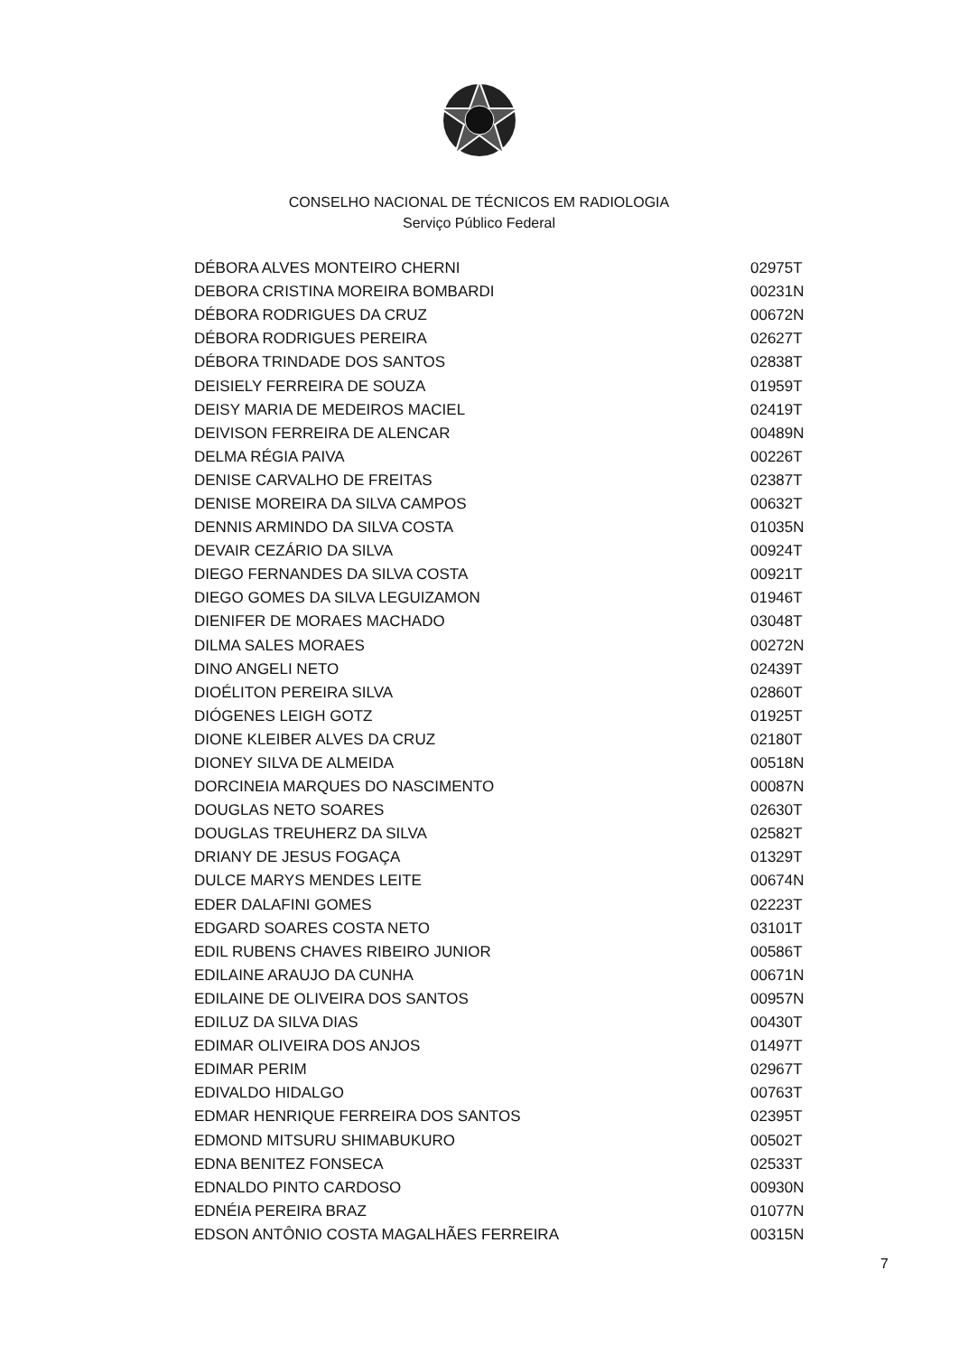CONSELHO NACIONAL DE TÉCNICOS EM RADIOLOGIA
Serviço Público Federal
| DÉBORA ALVES MONTEIRO CHERNI | 02975T |
| DEBORA CRISTINA MOREIRA BOMBARDI | 00231N |
| DÉBORA RODRIGUES DA CRUZ | 00672N |
| DÉBORA RODRIGUES PEREIRA | 02627T |
| DÉBORA TRINDADE DOS SANTOS | 02838T |
| DEISIELY FERREIRA DE SOUZA | 01959T |
| DEISY MARIA DE MEDEIROS MACIEL | 02419T |
| DEIVISON FERREIRA DE ALENCAR | 00489N |
| DELMA RÉGIA PAIVA | 00226T |
| DENISE CARVALHO DE FREITAS | 02387T |
| DENISE MOREIRA DA SILVA CAMPOS | 00632T |
| DENNIS ARMINDO DA SILVA COSTA | 01035N |
| DEVAIR CEZÁRIO DA SILVA | 00924T |
| DIEGO FERNANDES DA SILVA COSTA | 00921T |
| DIEGO GOMES DA SILVA LEGUIZAMON | 01946T |
| DIENIFER DE MORAES MACHADO | 03048T |
| DILMA SALES MORAES | 00272N |
| DINO ANGELI NETO | 02439T |
| DIOÉLITON PEREIRA SILVA | 02860T |
| DIÓGENES LEIGH GOTZ | 01925T |
| DIONE KLEIBER ALVES DA CRUZ | 02180T |
| DIONEY SILVA DE ALMEIDA | 00518N |
| DORCINEIA MARQUES DO NASCIMENTO | 00087N |
| DOUGLAS NETO SOARES | 02630T |
| DOUGLAS TREUHERZ DA SILVA | 02582T |
| DRIANY DE JESUS FOGAÇA | 01329T |
| DULCE MARYS MENDES LEITE | 00674N |
| EDER DALAFINI GOMES | 02223T |
| EDGARD SOARES COSTA NETO | 03101T |
| EDIL RUBENS CHAVES RIBEIRO JUNIOR | 00586T |
| EDILAINE ARAUJO DA CUNHA | 00671N |
| EDILAINE DE OLIVEIRA DOS SANTOS | 00957N |
| EDILUZ DA SILVA DIAS | 00430T |
| EDIMAR OLIVEIRA DOS ANJOS | 01497T |
| EDIMAR PERIM | 02967T |
| EDIVALDO HIDALGO | 00763T |
| EDMAR HENRIQUE FERREIRA DOS SANTOS | 02395T |
| EDMOND MITSURU SHIMABUKURO | 00502T |
| EDNA BENITEZ FONSECA | 02533T |
| EDNALDO PINTO CARDOSO | 00930N |
| EDNÉIA PEREIRA BRAZ | 01077N |
| EDSON ANTÔNIO COSTA MAGALHÃES FERREIRA | 00315N |
7